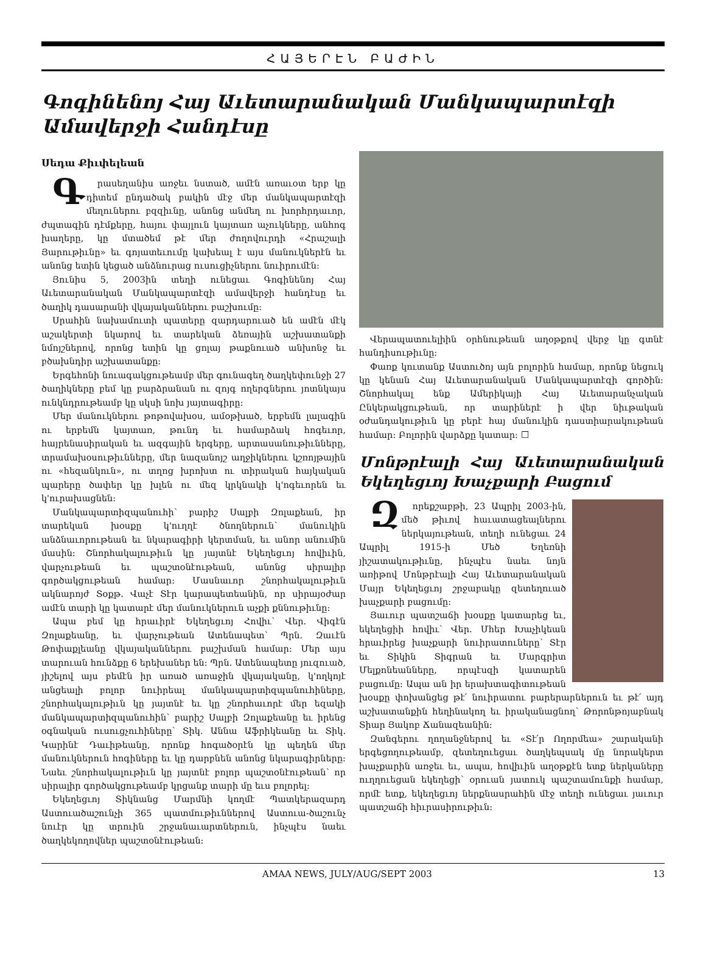ՀԱՅԵՐԷՆ ԲԱԺԻՆ
Գոգինենոյ Հայ Աւետարանական Մանկապարտէզի Ամավերջի Հանդէսը
Սեդա Քիւփելեան
Գրասեղանիս առջեւ նստած, ամէն առաւօտ երբ կը դիտեմ ընդածակ բակին մէջ մեր մանկապարտէզի մեղուներու բզզիւնը, անոնց անմեղ ու խորհրդաւոր, ժպտագին դէմքերը, հայու փայլուն կայտառ աչուկները, անհոգ խաղերը, կը մտածեմ թէ մեր ժողովուրդի «Հրաշալի Յարութիւնը» եւ գոյատեւումը կախեալ է այս մանուկներէն եւ անոնց ետին կեցած անձնուրաց ուսուցիչներու նուիրումէն:
Յունիս 5, 2003ին տեղի ունեցաւ Գոգինենոյ Հայ Աւետարանական Մանկապարտէզի ամավերջի հանդէսը եւ ծաղիկ դասարանի վկայականներու բաշխումը:
Սրահին նախամուտի պատերը զարդարուած են ամէն մէկ աշակերտի նկարով եւ տարեկան ձեռային աշխատանքի նմոյշներով, որոնց ետին կը ցոլայ թաքնուած անխոնջ եւ բծախնդիր աշխատանքը:
Երգեհոնի նուագակցութեամբ մեր գունագեղ ծաղկեփունջի 27 ծաղիկները բեմ կը բարձրանան ու զոյգ ողերգներու յոտնկայս ունկնդրութեամբ կը սկսի նոխ յայտագիրը:
Մեր մանուկներու թոթովախօս, ամօթխած, երբեմն լալագին ու երբեմն կայտառ, թունդ եւ համարձակ հոգեւոր, հայրենասիրական եւ ազգային երգերը, արտասանութիւնները, տրամախօսութիւնները, մեր նազանոյշ աղջիկներու կշռոյթային ու «հեզանկուն», ու տղոց խրոխտ ու տիրական հայկական պարերը ծափեր կը խլեն ու մեզ կրկնակի կ'ոգեւորեն եւ կ'ուրախացնեն:
Մանկապարտիզպանուհի՝ բարիշ Սալբի Զոլաքեան, իր տարեկան խօսքը կ'ուղղէ ծնողներուն՝ մանուկին անձնաւորութեան եւ նկարագիրի կերտման, եւ անոր անումին մասին: Շնորհակալութիւն կը յայտնէ Եկեղեցւոյ հովիւին, վարչութեան եւ պաշտօնէութեան, անոնց սիրալիր գործակցութեան համար: Մասնաւոր շնորհակալութիւն ակնարոյժ Տօքթ. Վաչէ Տէր կարապետեանին, որ սիրայօժար ամէն տարի կը կատարէ մեր մանուկներուն աչքի քննութիւնը:
Ապա բեմ կը հրաւիրէ Եկեղեցւոյ Հովիւ՝ Վեր. Վիգէն Զոլաքեանը, եւ վարչութեան Ատենապետ՝ Պրն. Զաւէն Թոփաքլեանը վկայականներու բաշխման համար: Մեր այս տարուան հունձքը 6 երեխաներ են: Պրն. Ատենապետը յուզուած, յիշելով այս բեմէն իր առած առաջին վկայականը, կ'ողկոյէ անցեալի բոլոր նուիրեալ մանկապարտիզպանուհիները, շնորհակալութիւն կը յայտնէ եւ կը շնորհաւորէ մեր եզակի մանկապարտիզպանուհին՝ բարիշ Սալբի Զոլաքեանը եւ իրենց օգնական ուսուցչուհիները՝ Տիկ. Աննա Աֆրիկեանը եւ Տիկ. Կարինէ Դաւիթեանը, որոնք հոգածօրէն կը պեղեն մեր մանուկներուն հոգիները եւ կը դարբնեն անոնց նկարագիրները: Նաեւ շնորհակալութիւն կը յայտնէ բոլոր պաշտօնէութեան՝ որ սիրալիր գործակցութեամբ կրցանք տարի մը եւս բոլորել:
Եկեղեցւոյ Տիկնանց Մարմնի կողմէ Պատկերազարդ Աստուածաշունչի 365 պատմութիւններով Աստուա-ծաշունչ նուէր կը տրուին շրջանաւարտներուն, ինչպէս նաեւ ծաղկեկողովներ պաշտօնէութեան:
Վերապատուելիին օրհնութեան աղօթքով վերջ կը գտնէ հանդիսութիւնը:
Փառք կուտանք Աստուծոյ այն բոլորին համար, որոնք նեցուկ կը կենան Հայ Աւետարանական Մանկապարտէզի գործին: Շնորհակալ ենք Ամերիկայի Հայ Աւետարանչական Ընկերակցութեան, որ տարիներէ ի վեր նիւթական օժանդակութիւն կը բերէ հայ մանուկին դաստիարակութեան համար: Բոլորին վարձքը կատար: ☐
Մոնթրէալի Հայ Աւետարանական Եկեղեցւոյ Խաչքարի Բացում
Զորեքշաբթի, 23 Ապրիլ 2003-ին, մեծ թիւով հաւատացեալներու ներկայութեան, տեղի ունեցաւ 24 Ապրիլ 1915-ի Մեծ Եղեռնի յիշատակութիւնը, ինչպէս նաեւ նոյն առիթով Մոնթրէալի Հայ Աւետարանական Մայր Եկեղեցւոյ շրջաբակը զետեղուած խաչքարի բացումը:
Յաւուր պատշաճի խօսքը կատարեց եւ, եկեղեցիի հովիւ՝ Վեր. Մհեր Խաչիկեան հրաւիրեց խաչքարի նուիրատուները՝ Տէր եւ Տիկին Տիգրան եւ Մարգրիտ Մելքոնեանները, որպէսզի կատարեն բացումը: Ապա ան իր երախտագիտութեան խօսքը փոխանցեց թէ՛ նուիրատու բարերարներուն եւ թէ՛ այդ աշխատանքին հեղինակող եւ իրականացնող՝ Թորոնթոյաբնակ Տիար Յակոբ Ճանազեանին:
Զանգերու ղողանջներով եւ «Տէ՛ր Ողորմեա» շարականի երգեցողութեամբ, զետեղուեցաւ ծաղկեպսակ մը նորակերտ խաչքարին առջեւ եւ, ապա, հովիւին աղօթքէն ետք ներկաները ուղղուեցան եկեղեցի՝ օրուան յատուկ պաշտամունքի համար, որմէ ետք, եկեղեցւոյ ներքնասրահին մէջ տեղի ունեցաւ յաւուր պատշաճի հիւրասիրութիւն:
AMAA NEWS, JULY/AUG/SEPT 2003 13